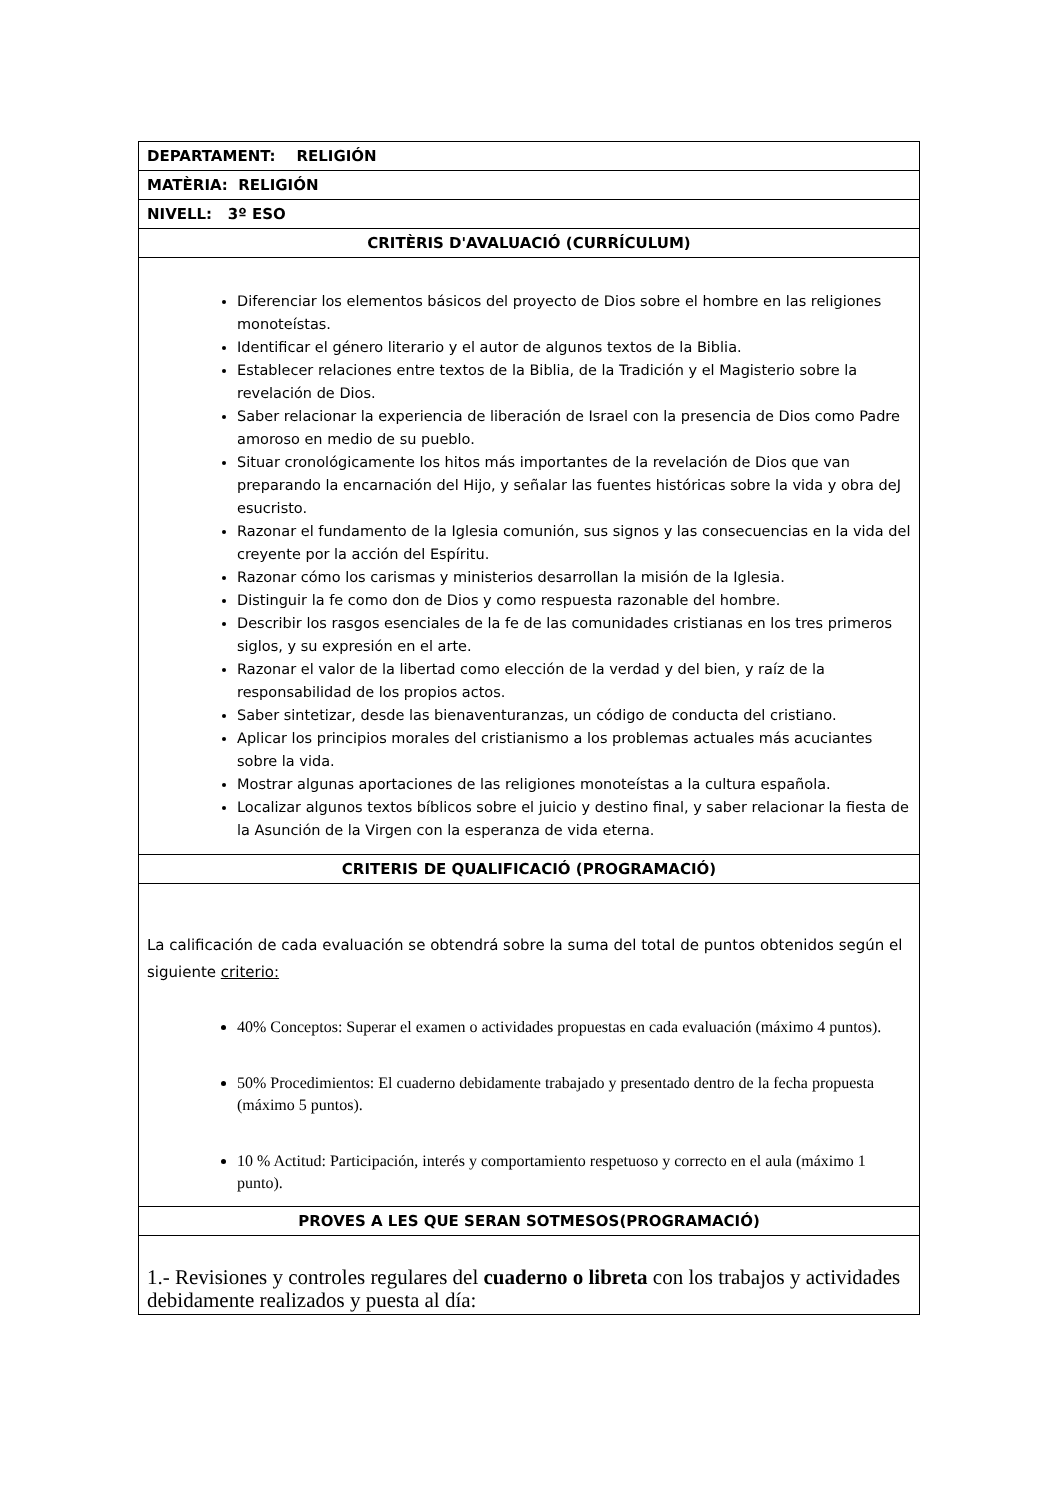| DEPARTAMENT: RELIGIÓN |
| MATÈRIA: RELIGIÓN |
| NIVELL: 3º ESO |
| CRITÈRIS D'AVALUACIÓ (CURRÍCULUM) |
| Diferenciar los elementos básicos del proyecto de Dios sobre el hombre en las religiones monoteístas. Identificar el género literario y el autor de algunos textos de la Biblia. Establecer relaciones entre textos de la Biblia, de la Tradición y el Magisterio sobre la revelación de Dios. Saber relacionar la experiencia de liberación de Israel con la presencia de Dios como Padre amoroso en medio de su pueblo. Situar cronológicamente los hitos más importantes de la revelación de Dios que van preparando la encarnación del Hijo, y señalar las fuentes históricas sobre la vida y obra deJ esucristo. Razonar el fundamento de la Iglesia comunión, sus signos y las consecuencias en la vida del creyente por la acción del Espíritu. Razonar cómo los carismas y ministerios desarrollan la misión de la Iglesia. Distinguir la fe como don de Dios y como respuesta razonable del hombre. Describir los rasgos esenciales de la fe de las comunidades cristianas en los tres primeros siglos, y su expresión en el arte. Razonar el valor de la libertad como elección de la verdad y del bien, y raíz de la responsabilidad de los propios actos. Saber sintetizar, desde las bienaventuranzas, un código de conducta del cristiano. Aplicar los principios morales del cristianismo a los problemas actuales más acuciantes sobre la vida. Mostrar algunas aportaciones de las religiones monoteístas a la cultura española. Localizar algunos textos bíblicos sobre el juicio y destino final, y saber relacionar la fiesta de la Asunción de la Virgen con la esperanza de vida eterna. |
| CRITERIS DE QUALIFICACIÓ (PROGRAMACIÓ) |
| La calificación de cada evaluación se obtendrá sobre la suma del total de puntos obtenidos según el siguiente criterio: 40% Conceptos: Superar el examen o actividades propuestas en cada evaluación (máximo 4 puntos). 50% Procedimientos: El cuaderno debidamente trabajado y presentado dentro de la fecha propuesta (máximo 5 puntos). 10 % Actitud: Participación, interés y comportamiento respetuoso y correcto en el aula (máximo 1 punto). |
| PROVES A LES QUE SERAN SOTMESOS(PROGRAMACIÓ) |
| 1.- Revisiones y controles regulares del cuaderno o libreta con los trabajos y actividades debidamente realizados y puesta al día: |